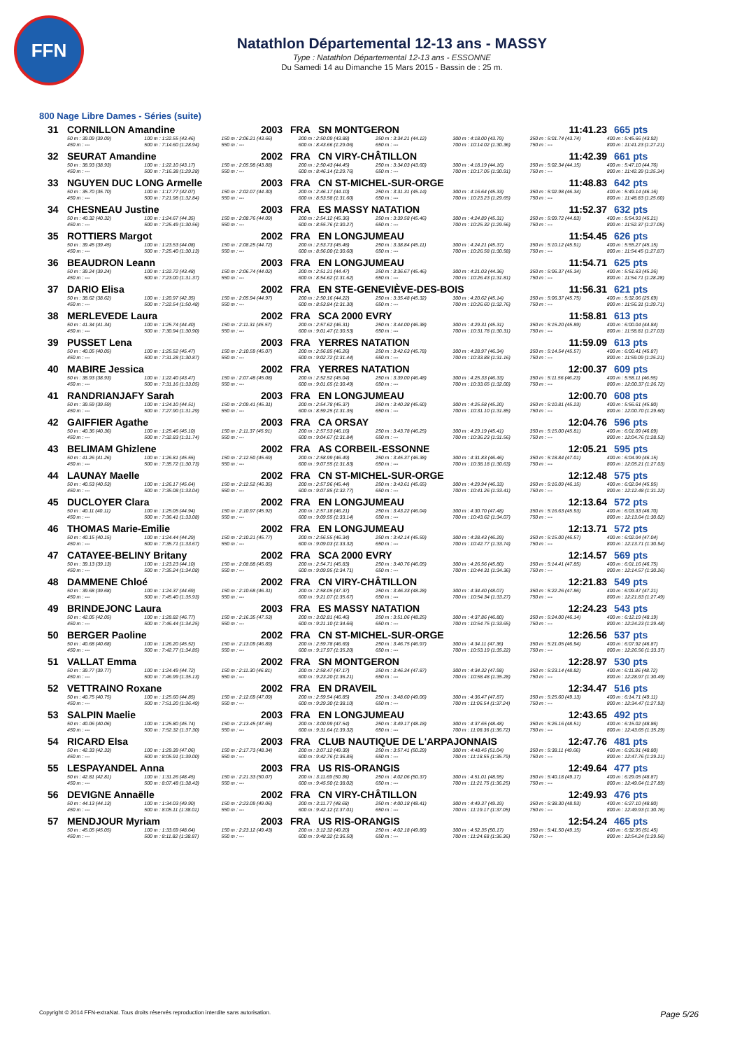FFN
Natathlon Départemental 12-13 ans - MASSY
Type : Natathlon Départemental 12-13 ans - ESSONNE
Du Samedi 14 au Dimanche 15 Mars 2015 - Bassin de : 25 m.
800 Nage Libre Dames - Séries (suite)
31 CORNILLON Amandine 2003 FRA SN MONTGERON 11:41.23 665 pts
50 m : 39.09 (39.09)
100 m : 1:22.55 (43.46)
150 m : 2:06.21 (43.66)
200 m : 2:50.09 (43.88)
250 m : 3:34.21 (44.12)
300 m : 4:18.00 (43.79)
350 m : 5:01.74 (43.74)
400 m : 5:45.66 (43.92)
450 m : ---
500 m : 7:14.60 (1:28.94)
550 m : ---
600 m : 8:43.66 (1:29.06)
650 m : ---
700 m : 10:14.02 (1:30.36)
750 m : ---
800 m : 11:41.23 (1:27.21)
32 SEURAT Amandine 2002 FRA CN VIRY-CHÂTILLON 11:42.39 661 pts
50 m : 38.93 (38.93)
100 m : 1:22.10 (43.17)
150 m : 2:05.98 (43.88)
200 m : 2:50.43 (44.45)
250 m : 3:34.03 (43.60)
300 m : 4:18.19 (44.16)
350 m : 5:02.34 (44.15)
400 m : 5:47.10 (44.76)
450 m : ---
500 m : 7:16.38 (1:29.28)
550 m : ---
600 m : 8:46.14 (1:29.76)
650 m : ---
700 m : 10:17.05 (1:30.91)
750 m : ---
800 m : 11:42.39 (1:25.34)
33 NGUYEN DUC LONG Armelle 2003 FRA CN ST-MICHEL-SUR-ORGE 11:48.83 642 pts
50 m : 35.70 (35.70)
100 m : 1:17.77 (42.07)
150 m : 2:02.07 (44.30)
200 m : 2:46.17 (44.10)
250 m : 3:31.31 (45.14)
300 m : 4:16.64 (45.33)
350 m : 5:02.98 (46.34)
400 m : 5:49.14 (46.16)
450 m : ---
500 m : 7:21.98 (1:32.84)
550 m : ---
600 m : 8:53.58 (1:31.60)
650 m : ---
700 m : 10:23.23 (1:29.65)
750 m : ---
800 m : 11:48.83 (1:25.60)
34 CHESNEAU Justine 2003 FRA ES MASSY NATATION 11:52.37 632 pts
50 m : 40.32 (40.32)
100 m : 1:24.67 (44.35)
150 m : 2:08.76 (44.09)
200 m : 2:54.12 (45.36)
250 m : 3:39.58 (45.46)
300 m : 4:24.89 (45.31)
350 m : 5:09.72 (44.83)
400 m : 5:54.93 (45.21)
450 m : ---
500 m : 7:25.49 (1:30.56)
550 m : ---
600 m : 8:55.76 (1:30.27)
650 m : ---
700 m : 10:25.32 (1:29.56)
750 m : ---
800 m : 11:52.37 (1:27.05)
35 ROTTIERS Margot 2002 FRA EN LONGJUMEAU 11:54.45 626 pts
50 m : 39.45 (39.45)
100 m : 1:23.53 (44.08)
150 m : 2:08.25 (44.72)
200 m : 2:53.73 (45.48)
250 m : 3:38.84 (45.11)
300 m : 4:24.21 (45.37)
350 m : 5:10.12 (45.91)
400 m : 5:55.27 (45.15)
450 m : ---
500 m : 7:25.40 (1:30.13)
550 m : ---
600 m : 8:56.00 (1:30.60)
650 m : ---
700 m : 10:26.58 (1:30.58)
750 m : ---
800 m : 11:54.45 (1:27.87)
36 BEAUDRON Leann 2003 FRA EN LONGJUMEAU 11:54.71 625 pts
50 m : 39.24 (39.24)
100 m : 1:22.72 (43.48)
150 m : 2:06.74 (44.02)
200 m : 2:51.21 (44.47)
250 m : 3:36.67 (45.46)
300 m : 4:21.03 (44.36)
350 m : 5:06.37 (45.34)
400 m : 5:51.63 (45.26)
450 m : ---
500 m : 7:23.00 (1:31.37)
550 m : ---
600 m : 8:54.62 (1:31.62)
650 m : ---
700 m : 10:26.43 (1:31.81)
750 m : ---
800 m : 11:54.71 (1:28.28)
37 DARIO Elisa 2002 FRA EN STE-GENEVIÈVE-DES-BOIS 11:56.31 621 pts
50 m : 38.62 (38.62)
100 m : 1:20.97 (42.35)
150 m : 2:05.94 (44.97)
200 m : 2:50.16 (44.22)
250 m : 3:35.48 (45.32)
300 m : 4:20.62 (45.14)
350 m : 5:06.37 (45.75)
400 m : 5:32.06 (25.69)
450 m : ---
500 m : 7:22.54 (1:50.48)
550 m : ---
600 m : 8:53.84 (1:31.30)
650 m : ---
700 m : 10:26.60 (1:32.76)
750 m : ---
800 m : 11:56.31 (1:29.71)
38 MERLEVEDE Laura 2002 FRA SCA 2000 EVRY 11:58.81 613 pts
50 m : 41.34 (41.34)
100 m : 1:25.74 (44.40)
150 m : 2:11.31 (45.57)
200 m : 2:57.62 (46.31)
250 m : 3:44.00 (46.38)
300 m : 4:29.31 (45.31)
350 m : 5:15.20 (45.89)
400 m : 6:00.04 (44.84)
450 m : ---
500 m : 7:30.94 (1:30.90)
550 m : ---
600 m : 9:01.47 (1:30.53)
650 m : ---
700 m : 10:31.78 (1:30.31)
750 m : ---
800 m : 11:58.81 (1:27.03)
39 PUSSET Lena 2003 FRA YERRES NATATION 11:59.09 613 pts
50 m : 40.05 (40.05)
100 m : 1:25.52 (45.47)
150 m : 2:10.59 (45.07)
200 m : 2:56.85 (46.26)
250 m : 3:42.63 (45.78)
300 m : 4:28.97 (46.34)
350 m : 5:14.54 (45.57)
400 m : 6:00.41 (45.87)
450 m : ---
500 m : 7:31.28 (1:30.87)
550 m : ---
600 m : 9:02.72 (1:31.44)
650 m : ---
700 m : 10:33.88 (1:31.16)
750 m : ---
800 m : 11:59.09 (1:25.21)
40 MABIRE Jessica 2002 FRA YERRES NATATION 12:00.37 609 pts
50 m : 38.93 (38.93)
100 m : 1:22.40 (43.47)
150 m : 2:07.48 (45.08)
200 m : 2:52.52 (45.04)
250 m : 3:39.00 (46.48)
300 m : 4:25.33 (46.33)
350 m : 5:11.56 (46.23)
400 m : 5:58.11 (46.55)
450 m : ---
500 m : 7:31.16 (1:33.05)
550 m : ---
600 m : 9:01.65 (1:30.49)
650 m : ---
700 m : 10:33.65 (1:32.00)
750 m : ---
800 m : 12:00.37 (1:26.72)
41 RANDRIANJAFY Sarah 2003 FRA EN LONGJUMEAU 12:00.70 608 pts
50 m : 39.59 (39.59)
100 m : 1:24.10 (44.51)
150 m : 2:09.41 (45.31)
200 m : 2:54.78 (45.37)
250 m : 3:40.38 (45.60)
300 m : 4:25.58 (45.20)
350 m : 5:10.81 (45.23)
400 m : 5:56.61 (45.80)
450 m : ---
500 m : 7:27.90 (1:31.29)
550 m : ---
600 m : 8:59.25 (1:31.35)
650 m : ---
700 m : 10:31.10 (1:31.85)
750 m : ---
800 m : 12:00.70 (1:29.60)
42 GAIFFIER Agathe 2003 FRA CA ORSAY 12:04.76 596 pts
50 m : 40.36 (40.36)
100 m : 1:25.46 (45.10)
150 m : 2:11.37 (45.91)
200 m : 2:57.53 (46.16)
250 m : 3:43.78 (46.25)
300 m : 4:29.19 (45.41)
350 m : 5:15.00 (45.81)
400 m : 6:01.09 (46.09)
450 m : ---
500 m : 7:32.83 (1:31.74)
550 m : ---
600 m : 9:04.67 (1:31.84)
650 m : ---
700 m : 10:36.23 (1:31.56)
750 m : ---
800 m : 12:04.76 (1:28.53)
43 BELIMAM Ghizlene 2002 FRA AS CORBEIL-ESSONNE 12:05.21 595 pts
50 m : 41.26 (41.26)
100 m : 1:26.81 (45.55)
150 m : 2:12.50 (45.69)
200 m : 2:58.99 (46.49)
250 m : 3:45.37 (46.38)
300 m : 4:31.83 (46.46)
350 m : 5:18.84 (47.01)
400 m : 6:04.99 (46.15)
450 m : ---
500 m : 7:35.72 (1:30.73)
550 m : ---
600 m : 9:07.55 (1:31.83)
650 m : ---
700 m : 10:38.18 (1:30.63)
750 m : ---
800 m : 12:05.21 (1:27.03)
44 LAUNAY Maelle 2002 FRA CN ST-MICHEL-SUR-ORGE 12:12.48 575 pts
50 m : 40.53 (40.53)
100 m : 1:26.17 (45.64)
150 m : 2:12.52 (46.35)
200 m : 2:57.96 (45.44)
250 m : 3:43.61 (45.65)
300 m : 4:29.94 (46.33)
350 m : 5:16.09 (46.15)
400 m : 6:02.04 (45.95)
450 m : ---
500 m : 7:35.08 (1:33.04)
550 m : ---
600 m : 9:07.85 (1:32.77)
650 m : ---
700 m : 10:41.26 (1:33.41)
750 m : ---
800 m : 12:12.48 (1:31.22)
45 DUCLOYER Clara 2002 FRA EN LONGJUMEAU 12:13.64 572 pts
50 m : 40.11 (40.11)
100 m : 1:25.05 (44.94)
150 m : 2:10.97 (45.92)
200 m : 2:57.18 (46.21)
250 m : 3:43.22 (46.04)
300 m : 4:30.70 (47.48)
350 m : 5:16.63 (45.93)
400 m : 6:03.33 (46.70)
450 m : ---
500 m : 7:36.41 (1:33.08)
550 m : ---
600 m : 9:09.55 (1:33.14)
650 m : ---
700 m : 10:43.62 (1:34.07)
750 m : ---
800 m : 12:13.64 (1:30.02)
46 THOMAS Marie-Emilie 2002 FRA EN LONGJUMEAU 12:13.71 572 pts
50 m : 40.15 (40.15)
100 m : 1:24.44 (44.29)
150 m : 2:10.21 (45.77)
200 m : 2:56.55 (46.34)
250 m : 3:42.14 (45.59)
300 m : 4:28.43 (46.29)
350 m : 5:15.00 (46.57)
400 m : 6:02.04 (47.04)
450 m : ---
500 m : 7:35.71 (1:33.67)
550 m : ---
600 m : 9:09.03 (1:33.32)
650 m : ---
700 m : 10:42.77 (1:33.74)
750 m : ---
800 m : 12:13.71 (1:30.94)
47 CATAYEE-BELINY Britany 2002 FRA SCA 2000 EVRY 12:14.57 569 pts
50 m : 39.13 (39.13)
100 m : 1:23.23 (44.10)
150 m : 2:08.88 (45.65)
200 m : 2:54.71 (45.83)
250 m : 3:40.76 (46.05)
300 m : 4:26.56 (45.80)
350 m : 5:14.41 (47.85)
400 m : 6:01.16 (46.75)
450 m : ---
500 m : 7:35.24 (1:34.08)
550 m : ---
600 m : 9:09.95 (1:34.71)
650 m : ---
700 m : 10:44.31 (1:34.36)
750 m : ---
800 m : 12:14.57 (1:30.26)
48 DAMMENE Chloé 2002 FRA CN VIRY-CHÂTILLON 12:21.83 549 pts
50 m : 39.68 (39.68)
100 m : 1:24.37 (44.69)
150 m : 2:10.68 (46.31)
200 m : 2:58.05 (47.37)
250 m : 3:46.33 (48.28)
300 m : 4:34.40 (48.07)
350 m : 5:22.26 (47.86)
400 m : 6:09.47 (47.21)
450 m : ---
500 m : 7:45.40 (1:35.93)
550 m : ---
600 m : 9:21.07 (1:35.67)
650 m : ---
700 m : 10:54.34 (1:33.27)
750 m : ---
800 m : 12:21.83 (1:27.49)
49 BRINDEJONC Laura 2003 FRA ES MASSY NATATION 12:24.23 543 pts
50 m : 42.05 (42.05)
100 m : 1:28.82 (46.77)
150 m : 2:16.35 (47.53)
200 m : 3:02.81 (46.46)
250 m : 3:51.06 (48.25)
300 m : 4:37.86 (46.80)
350 m : 5:24.00 (46.14)
400 m : 6:12.19 (48.19)
450 m : ---
500 m : 7:46.44 (1:34.25)
550 m : ---
600 m : 9:21.10 (1:34.66)
650 m : ---
700 m : 10:54.75 (1:33.65)
750 m : ---
800 m : 12:24.23 (1:29.48)
50 BERGER Paoline 2002 FRA CN ST-MICHEL-SUR-ORGE 12:26.56 537 pts
50 m : 40.68 (40.68)
100 m : 1:26.20 (45.52)
150 m : 2:13.09 (46.89)
200 m : 2:59.78 (46.69)
250 m : 3:46.75 (46.97)
300 m : 4:34.11 (47.36)
350 m : 5:21.05 (46.94)
400 m : 6:07.92 (46.87)
450 m : ---
500 m : 7:42.77 (1:34.85)
550 m : ---
600 m : 9:17.97 (1:35.20)
650 m : ---
700 m : 10:53.19 (1:35.22)
750 m : ---
800 m : 12:26.56 (1:33.37)
51 VALLAT Emma 2002 FRA SN MONTGERON 12:28.97 530 pts
50 m : 39.77 (39.77)
100 m : 1:24.49 (44.72)
150 m : 2:11.30 (46.81)
200 m : 2:58.47 (47.17)
250 m : 3:46.34 (47.87)
300 m : 4:34.32 (47.98)
350 m : 5:23.14 (48.82)
400 m : 6:11.86 (48.72)
450 m : ---
500 m : 7:46.99 (1:35.13)
550 m : ---
600 m : 9:23.20 (1:36.21)
650 m : ---
700 m : 10:58.48 (1:35.28)
750 m : ---
800 m : 12:28.97 (1:30.49)
52 VETTRAINO Roxane 2002 FRA EN DRAVEIL 12:34.47 516 pts
50 m : 40.75 (40.75)
100 m : 1:25.60 (44.85)
150 m : 2:12.69 (47.09)
200 m : 2:59.54 (46.85)
250 m : 3:48.60 (49.06)
300 m : 4:36.47 (47.87)
350 m : 5:25.60 (49.13)
400 m : 6:14.71 (49.11)
450 m : ---
500 m : 7:51.20 (1:36.49)
550 m : ---
600 m : 9:29.30 (1:38.10)
650 m : ---
700 m : 11:06.54 (1:37.24)
750 m : ---
800 m : 12:34.47 (1:27.93)
53 SALPIN Maelie 2003 FRA EN LONGJUMEAU 12:43.65 492 pts
50 m : 40.06 (40.06)
100 m : 1:25.80 (45.74)
150 m : 2:13.45 (47.65)
200 m : 3:00.99 (47.54)
250 m : 3:49.17 (48.18)
300 m : 4:37.65 (48.48)
350 m : 5:26.16 (48.51)
400 m : 6:15.02 (48.86)
450 m : ---
500 m : 7:52.32 (1:37.30)
550 m : ---
600 m : 9:31.64 (1:39.32)
650 m : ---
700 m : 11:08.36 (1:36.72)
750 m : ---
800 m : 12:43.65 (1:35.29)
54 RICARD Elsa 2003 FRA CLUB NAUTIQUE DE L'ARPAJONNAIS 12:47.76 481 pts
50 m : 42.33 (42.33)
100 m : 1:29.39 (47.06)
150 m : 2:17.73 (48.34)
200 m : 3:07.12 (49.39)
250 m : 3:57.41 (50.29)
300 m : 4:48.45 (51.04)
350 m : 5:38.11 (49.66)
400 m : 6:26.91 (48.80)
450 m : ---
500 m : 8:05.91 (1:39.00)
550 m : ---
600 m : 9:42.76 (1:36.85)
650 m : ---
700 m : 11:18.55 (1:35.79)
750 m : ---
800 m : 12:47.76 (1:29.21)
55 LESPAYANDEL Anna 2003 FRA US RIS-ORANGIS 12:49.64 477 pts
50 m : 42.81 (42.81)
100 m : 1:31.26 (48.45)
150 m : 2:21.33 (50.07)
200 m : 3:11.69 (50.36)
250 m : 4:02.06 (50.37)
300 m : 4:51.01 (48.95)
350 m : 5:40.18 (49.17)
400 m : 6:29.05 (48.87)
450 m : ---
500 m : 8:07.48 (1:38.43)
550 m : ---
600 m : 9:45.50 (1:38.02)
650 m : ---
700 m : 11:21.75 (1:36.25)
750 m : ---
800 m : 12:49.64 (1:27.89)
56 DEVIGNE Annaëlle 2002 FRA CN VIRY-CHÂTILLON 12:49.93 476 pts
50 m : 44.13 (44.13)
100 m : 1:34.03 (49.90)
150 m : 2:23.09 (49.06)
200 m : 3:11.77 (48.68)
250 m : 4:00.18 (48.41)
300 m : 4:49.37 (49.19)
350 m : 5:38.30 (48.93)
400 m : 6:27.10 (48.80)
450 m : ---
500 m : 8:05.11 (1:38.01)
550 m : ---
600 m : 9:42.12 (1:37.01)
650 m : ---
700 m : 11:19.17 (1:37.05)
750 m : ---
800 m : 12:49.93 (1:30.76)
57 MENDJOUR Myriam 2003 FRA US RIS-ORANGIS 12:54.24 465 pts
50 m : 45.05 (45.05)
100 m : 1:33.69 (48.64)
150 m : 2:23.12 (49.43)
200 m : 3:12.32 (49.20)
250 m : 4:02.18 (49.86)
300 m : 4:52.35 (50.17)
350 m : 5:41.50 (49.15)
400 m : 6:32.95 (51.45)
450 m : ---
500 m : 8:11.82 (1:38.87)
550 m : ---
600 m : 9:48.32 (1:36.50)
650 m : ---
700 m : 11:24.68 (1:36.36)
750 m : ---
800 m : 12:54.24 (1:29.56)
Copyright © 2014 FFN-extraNat. Tous droits réservés reproduction interdite sans autorisation. Page 5/26